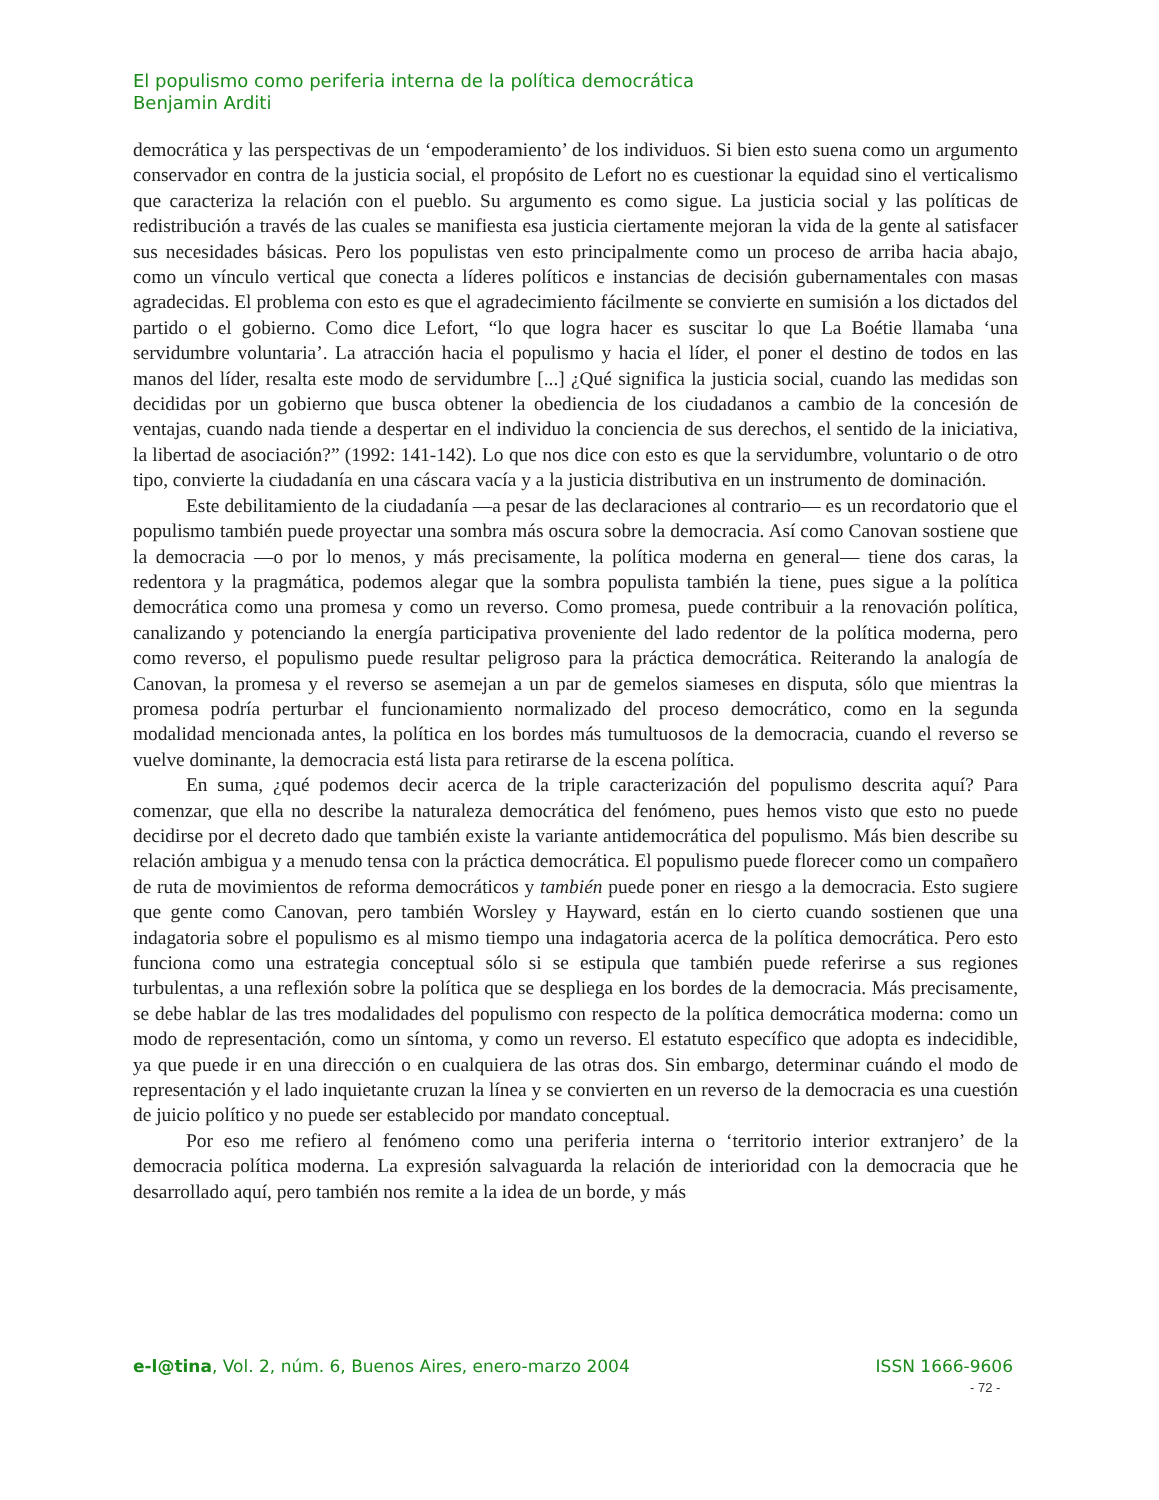El populismo como periferia interna de la política democrática
Benjamin Arditi
democrática y las perspectivas de un ‘empoderamiento’ de los individuos. Si bien esto suena como un argumento conservador en contra de la justicia social, el propósito de Lefort no es cuestionar la equidad sino el verticalismo que caracteriza la relación con el pueblo. Su argumento es como sigue. La justicia social y las políticas de redistribución a través de las cuales se manifiesta esa justicia ciertamente mejoran la vida de la gente al satisfacer sus necesidades básicas. Pero los populistas ven esto principalmente como un proceso de arriba hacia abajo, como un vínculo vertical que conecta a líderes políticos e instancias de decisión gubernamentales con masas agradecidas. El problema con esto es que el agradecimiento fácilmente se convierte en sumisión a los dictados del partido o el gobierno. Como dice Lefort, “lo que logra hacer es suscitar lo que La Boétie llamaba ‘una servidumbre voluntaria’. La atracción hacia el populismo y hacia el líder, el poner el destino de todos en las manos del líder, resalta este modo de servidumbre [...] ¿Qué significa la justicia social, cuando las medidas son decididas por un gobierno que busca obtener la obediencia de los ciudadanos a cambio de la concesión de ventajas, cuando nada tiende a despertar en el individuo la conciencia de sus derechos, el sentido de la iniciativa, la libertad de asociación?” (1992: 141-142). Lo que nos dice con esto es que la servidumbre, voluntario o de otro tipo, convierte la ciudadanía en una cáscara vacía y a la justicia distributiva en un instrumento de dominación.
Este debilitamiento de la ciudadanía —a pesar de las declaraciones al contrario— es un recordatorio que el populismo también puede proyectar una sombra más oscura sobre la democracia. Así como Canovan sostiene que la democracia —o por lo menos, y más precisamente, la política moderna en general— tiene dos caras, la redentora y la pragmática, podemos alegar que la sombra populista también la tiene, pues sigue a la política democrática como una promesa y como un reverso. Como promesa, puede contribuir a la renovación política, canalizando y potenciando la energía participativa proveniente del lado redentor de la política moderna, pero como reverso, el populismo puede resultar peligroso para la práctica democrática. Reiterando la analogía de Canovan, la promesa y el reverso se asemejan a un par de gemelos siameses en disputa, sólo que mientras la promesa podría perturbar el funcionamiento normalizado del proceso democrático, como en la segunda modalidad mencionada antes, la política en los bordes más tumultuosos de la democracia, cuando el reverso se vuelve dominante, la democracia está lista para retirarse de la escena política.
En suma, ¿qué podemos decir acerca de la triple caracterización del populismo descrita aquí? Para comenzar, que ella no describe la naturaleza democrática del fenómeno, pues hemos visto que esto no puede decidirse por el decreto dado que también existe la variante antidemocrática del populismo. Más bien describe su relación ambigua y a menudo tensa con la práctica democrática. El populismo puede florecer como un compañero de ruta de movimientos de reforma democráticos y también puede poner en riesgo a la democracia. Esto sugiere que gente como Canovan, pero también Worsley y Hayward, están en lo cierto cuando sostienen que una indagatoria sobre el populismo es al mismo tiempo una indagatoria acerca de la política democrática. Pero esto funciona como una estrategia conceptual sólo si se estipula que también puede referirse a sus regiones turbulentas, a una reflexión sobre la política que se despliega en los bordes de la democracia. Más precisamente, se debe hablar de las tres modalidades del populismo con respecto de la política democrática moderna: como un modo de representación, como un síntoma, y como un reverso. El estatuto específico que adopta es indecidible, ya que puede ir en una dirección o en cualquiera de las otras dos. Sin embargo, determinar cuándo el modo de representación y el lado inquietante cruzan la línea y se convierten en un reverso de la democracia es una cuestión de juicio político y no puede ser establecido por mandato conceptual.
Por eso me refiero al fenómeno como una periferia interna o ‘territorio interior extranjero’ de la democracia política moderna. La expresión salvaguarda la relación de interioridad con la democracia que he desarrollado aquí, pero también nos remite a la idea de un borde, y más
e-l@tina, Vol. 2, núm. 6, Buenos Aires, enero-marzo 2004 ISSN 1666-9606
- 72 -